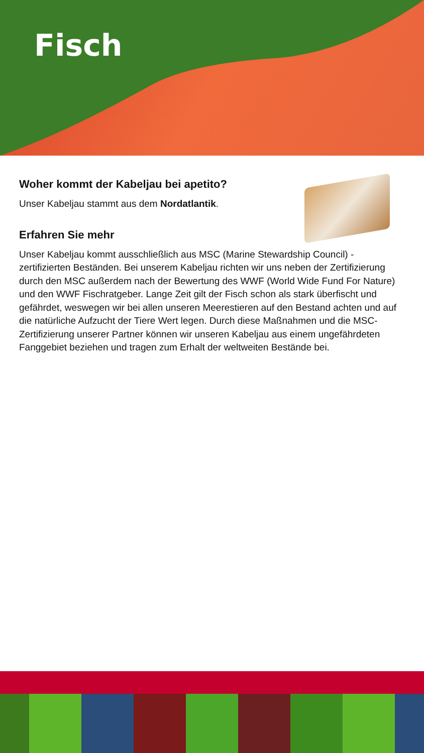Fisch
Woher kommt der Kabeljau bei apetito?
Unser Kabeljau stammt aus dem Nordatlantik.
Erfahren Sie mehr
Unser Kabeljau kommt ausschließlich aus MSC (Marine Stewardship Council) - zertifizierten Beständen. Bei unserem Kabeljau richten wir uns neben der Zertifizierung durch den MSC außerdem nach der Bewertung des WWF (World Wide Fund For Nature) und den WWF Fischratgeber. Lange Zeit gilt der Fisch schon als stark überfischt und gefährdet, weswegen wir bei allen unseren Meerestieren auf den Bestand achten und auf die natürliche Aufzucht der Tiere Wert legen. Durch diese Maßnahmen und die MSC-Zertifizierung unserer Partner können wir unseren Kabeljau aus einem ungefährdeten Fanggebiet beziehen und tragen zum Erhalt der weltweiten Bestände bei.